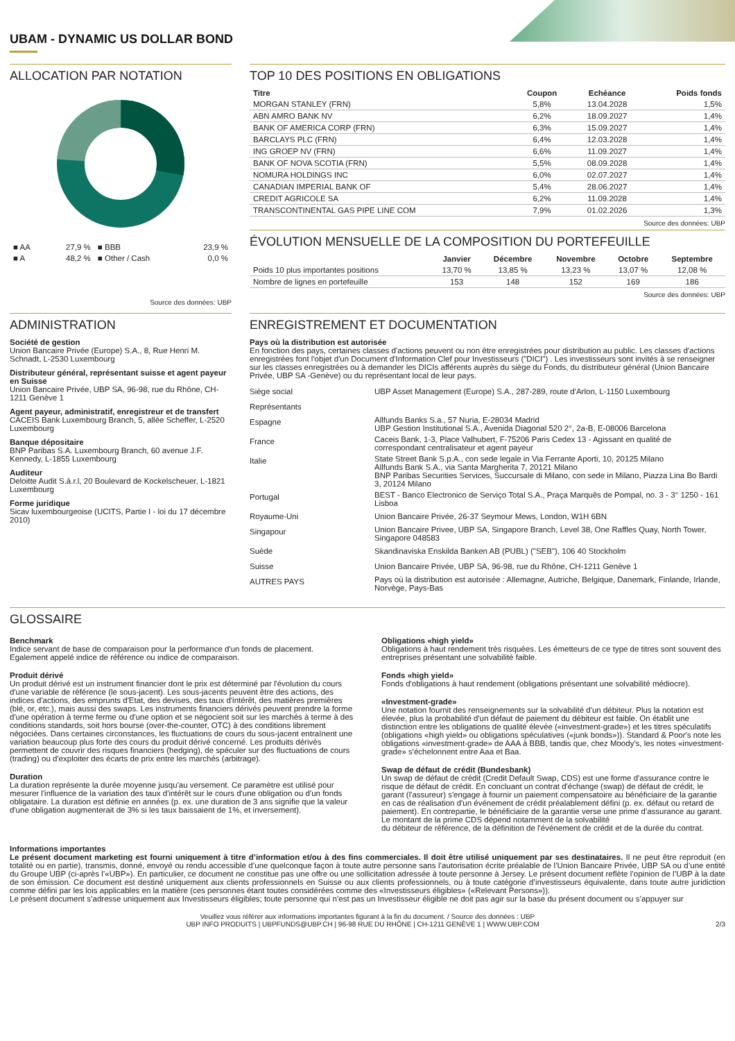UBAM - DYNAMIC US DOLLAR BOND
ALLOCATION PAR NOTATION
| ■ AA | 27,9 % | ■ BBB | 23,9 % |
| ■ A | 48,2 % | ■ Other / Cash | 0,0 % |
Source des données: UBP
TOP 10 DES POSITIONS EN OBLIGATIONS
| Titre | Coupon | Echéance | Poids fonds |
| --- | --- | --- | --- |
| MORGAN STANLEY (FRN) | 5,8% | 13.04.2028 | 1,5% |
| ABN AMRO BANK NV | 6,2% | 18.09.2027 | 1,4% |
| BANK OF AMERICA CORP (FRN) | 6,3% | 15.09.2027 | 1,4% |
| BARCLAYS PLC (FRN) | 6,4% | 12.03.2028 | 1,4% |
| ING GROEP NV (FRN) | 6,6% | 11.09.2027 | 1,4% |
| BANK OF NOVA SCOTIA (FRN) | 5,5% | 08.09.2028 | 1,4% |
| NOMURA HOLDINGS INC | 6,0% | 02.07.2027 | 1,4% |
| CANADIAN IMPERIAL BANK OF | 5,4% | 28.06.2027 | 1,4% |
| CREDIT AGRICOLE SA | 6,2% | 11.09.2028 | 1,4% |
| TRANSCONTINENTAL GAS PIPE LINE COM | 7,9% | 01.02.2026 | 1,3% |
Source des données: UBP
ÉVOLUTION MENSUELLE DE LA COMPOSITION DU PORTEFEUILLE
| | Janvier | Décembre | Novembre | Octobre | Septembre |
| --- | --- | --- | --- | --- | --- |
| Poids 10 plus importantes positions | 13,70 % | 13,85 % | 13,23 % | 13,07 % | 12,08 % |
| Nombre de lignes en portefeuille | 153 | 148 | 152 | 169 | 186 |
Source des données: UBP
ADMINISTRATION
Société de gestion
Union Bancaire Privée (Europe) S.A., 8, Rue Henri M. Schnadt, L-2530 Luxembourg
Distributeur général, représentant suisse et agent payeur en Suisse
Union Bancaire Privée, UBP SA, 96-98, rue du Rhône, CH-1211 Genève 1
Agent payeur, administratif, enregistreur et de transfert
CACEIS Bank Luxembourg Branch, 5, allée Scheffer, L-2520 Luxembourg
Banque dépositaire
BNP Paribas S.A. Luxembourg Branch, 60 avenue J.F. Kennedy, L-1855 Luxembourg
Auditeur
Deloitte Audit S.à.r.l, 20 Boulevard de Kockelscheuer, L-1821 Luxembourg
Forme juridique
Sicav luxembourgeoise (UCITS, Partie I - loi du 17 décembre 2010)
ENREGISTREMENT ET DOCUMENTATION
Pays où la distribution est autorisée
En fonction des pays, certaines classes d'actions peuvent ou non être enregistrées pour distribution au public. Les classes d'actions enregistrées font l'objet d'un Document d'Information Clef pour Investisseurs ("DICI") . Les investisseurs sont invités à se renseigner sur les classes enregistrées ou à demander les DICIs afférents auprès du siège du Fonds, du distributeur général (Union Bancaire Privée, UBP SA -Genève) ou du représentant local de leur pays.
| Siège social | UBP Asset Management (Europe) S.A., 287-289, route d'Arlon, L-1150 Luxembourg |
| Représentants | |
| Espagne | Allfunds Banks S.a., 57 Nuria, E-28034 Madrid UBP Gestion Institutional S.A., Avenida Diagonal 520 2°, 2a-B, E-08006 Barcelona |
| France | Caceis Bank, 1-3, Place Valhubert, F-75206 Paris Cedex 13 - Agissant en qualité de correspondant centralisateur et agent payeur |
| Italie | State Street Bank S.p.A., con sede legale in Via Ferrante Aporti, 10, 20125 Milano Allfunds Bank S.A., via Santa Margherita 7, 20121 Milano BNP Paribas Securities Services, Succursale di Milano, con sede in Milano, Piazza Lina Bo Bardi 3, 20124 Milano |
| Portugal | BEST - Banco Electronico de Serviço Total S.A., Praça Marquês de Pompal, no. 3 - 3° 1250 - 161 Lisboa |
| Royaume-Uni | Union Bancaire Privée, 26-37 Seymour Mews, London, W1H 6BN |
| Singapour | Union Bancaire Privee, UBP SA, Singapore Branch, Level 38, One Raffles Quay, North Tower, Singapore 048583 |
| Suède | Skandinaviska Enskilda Banken AB (PUBL) ("SEB"), 106 40 Stockholm |
| Suisse | Union Bancaire Privée, UBP SA, 96-98, rue du Rhône, CH-1211 Genève 1 |
| AUTRES PAYS | Pays où la distribution est autorisée : Allemagne, Autriche, Belgique, Danemark, Finlande, Irlande, Norvège, Pays-Bas |
GLOSSAIRE
Benchmark
Indice servant de base de comparaison pour la performance d'un fonds de placement. Egalement appelé indice de référence ou indice de comparaison.
Produit dérivé
Un produit dérivé est un instrument financier dont le prix est déterminé par l'évolution du cours d'une variable de référence (le sous-jacent). Les sous-jacents peuvent être des actions, des indices d'actions, des emprunts d'Etat, des devises, des taux d'intérêt, des matières premières (blé, or, etc.), mais aussi des swaps. Les instruments financiers dérivés peuvent prendre la forme d'une opération à terme ferme ou d'une option et se négocient soit sur les marchés à terme à des conditions standards, soit hors bourse (over-the-counter, OTC) à des conditions librement négociées. Dans certaines circonstances, les fluctuations de cours du sous-jacent entraînent une variation beaucoup plus forte des cours du produit dérivé concerné. Les produits dérivés permettent de couvrir des risques financiers (hedging), de spéculer sur des fluctuations de cours (trading) ou d'exploiter des écarts de prix entre les marchés (arbitrage).
Duration
La duration représente la durée moyenne jusqu'au versement. Ce paramètre est utilisé pour mesurer l'influence de la variation des taux d'intérêt sur le cours d'une obligation ou d'un fonds obligataire. La duration est définie en années (p. ex. une duration de 3 ans signifie que la valeur d'une obligation augmenterait de 3% si les taux baissaient de 1%, et inversement).
Obligations «high yield»
Obligations à haut rendement très risquées. Les émetteurs de ce type de titres sont souvent des entreprises présentant une solvabilité faible.
Fonds «high yield»
Fonds d'obligations à haut rendement (obligations présentant une solvabilité médiocre).
«Investment-grade»
Une notation fournit des renseignements sur la solvabilité d'un débiteur. Plus la notation est élevée, plus la probabilité d'un défaut de paiement du débiteur est faible. On établit une distinction entre les obligations de qualité élevée («investment-grade») et les titres spéculatifs (obligations «high yield» ou obligations spéculatives («junk bonds»)). Standard & Poor's note les obligations «investment-grade» de AAA à BBB, tandis que, chez Moody's, les notes «investment-grade» s'échelonnent entre Aaa et Baa.
Swap de défaut de crédit (Bundesbank)
Un swap de défaut de crédit (Credit Default Swap, CDS) est une forme d'assurance contre le
risque de défaut de crédit. En concluant un contrat d'échange (swap) de défaut de crédit, le garant (l'assureur) s'engage à fournir un paiement compensatoire au bénéficiaire de la garantie en cas de réalisation d'un événement de crédit préalablement défini (p. ex. défaut ou retard de paiement). En contrepartie, le bénéficiaire de la garantie verse une prime d'assurance au garant. Le montant de la prime CDS dépend notamment de la solvabilité
du débiteur de référence, de la définition de l'événement de crédit et de la durée du contrat.
Informations importantes
Le présent document marketing est fourni uniquement à titre d’information et/ou à des fins commerciales. Il doit être utilisé uniquement par ses destinataires. Il ne peut être reproduit (en totalité ou en partie), transmis, donné, envoyé ou rendu accessible d’une quelconque façon à toute autre personne sans l’autorisation écrite préalable de l’Union Bancaire Privée, UBP SA ou d’une entité du Groupe UBP (ci-après l’«UBP»). En particulier, ce document ne constitue pas une offre ou une sollicitation adressée à toute personne à Jersey. Le présent document reflète l’opinion de l’UBP à la date de son émission. Ce document est destiné uniquement aux clients professionnels en Suisse ou aux clients professionnels, ou à toute catégorie d’investisseurs équivalente, dans toute autre juridiction comme défini par les lois applicables en la matière (ces personnes étant toutes considérées comme des «Investisseurs éligibles» («Relevant Persons»)).
Le présent document s’adresse uniquement aux Investisseurs éligibles; toute personne qui n’est pas un Investisseur éligible ne doit pas agir sur la base du présent document ou s’appuyer sur
Veuillez vous référer aux informations importantes figurant à la fin du document. / Source des données : UBP
UBP INFO PRODUITS | UBPFUNDS@UBP.CH | 96-98 RUE DU RHÔNE | CH-1211 GENÈVE 1 | WWW.UBP.COM 2/3